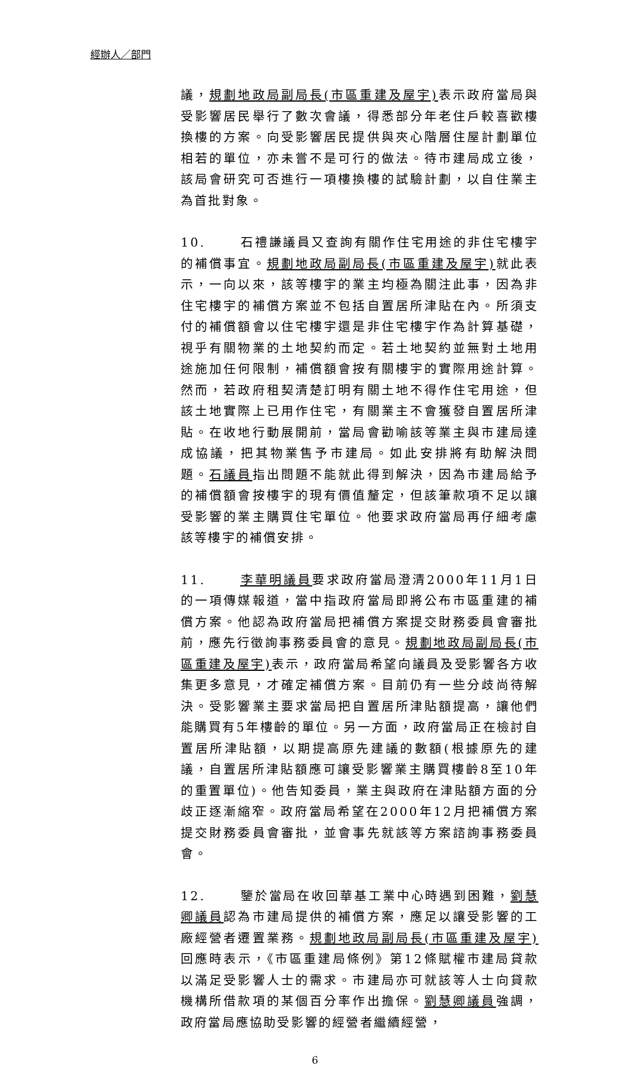經辦人／部門
議，規劃地政局副局長(市區重建及屋宇) 表示政府當局與受影響居民舉行了數次會議，得悉部分年老住戶較喜歡樓換樓的方案。向受影響居民提供與夾心階層住屋計劃單位相若的單位，亦未嘗不是可行的做法。待市建局成立後，該局會研究可否進行一項樓換樓的試驗計劃，以自住業主為首批對象。
10. 石禮謙議員又查詢有關作住宅用途的非住宅樓宇的補償事宜。規劃地政局副局長(市區重建及屋宇) 就此表示，一向以來，該等樓宇的業主均極為關注此事，因為非住宅樓宇的補償方案並不包括自置居所津貼在內。所須支付的補償額會以住宅樓宇還是非住宅樓宇作為計算基礎，視乎有關物業的土地契約而定。若土地契約並無對土地用途施加任何限制，補償額會按有關樓宇的實際用途計算。然而，若政府租契清楚訂明有關土地不得作住宅用途，但該土地實際上已用作住宅，有關業主不會獲發自置居所津貼。在收地行動展開前，當局會勸喻該等業主與市建局達成協議，把其物業售予市建局。如此安排將有助解決問題。石議員指出問題不能就此得到解決，因為市建局給予的補償額會按樓宇的現有價值釐定，但該筆款項不足以讓受影響的業主購買住宅單位。他要求政府當局再仔細考慮該等樓宇的補償安排。
11. 李華明議員要求政府當局澄清2000年11月1日的一項傳媒報道，當中指政府當局即將公布市區重建的補償方案。他認為政府當局把補償方案提交財務委員會審批前，應先行徵詢事務委員會的意見。規劃地政局副局長(市區重建及屋宇) 表示，政府當局希望向議員及受影響各方收集更多意見，才確定補償方案。目前仍有一些分歧尚待解決。受影響業主要求當局把自置居所津貼額提高，讓他們能購買有5年樓齡的單位。另一方面，政府當局正在檢討自置居所津貼額，以期提高原先建議的數額(根據原先的建議，自置居所津貼額應可讓受影響業主購買樓齡8至10年的重置單位)。他告知委員，業主與政府在津貼額方面的分歧正逐漸縮窄。政府當局希望在2000年12月把補償方案提交財務委員會審批，並會事先就該等方案諮詢事務委員會。
12. 鑒於當局在收回華基工業中心時遇到困難，劉慧卿議員認為市建局提供的補償方案，應足以讓受影響的工廠經營者遷置業務。規劃地政局副局長(市區重建及屋宇) 回應時表示，《市區重建局條例》第12條賦權市建局貸款以滿足受影響人士的需求。市建局亦可就該等人士向貸款機構所借款項的某個百分率作出擔保。劉慧卿議員強調，政府當局應協助受影響的經營者繼續經營，
6